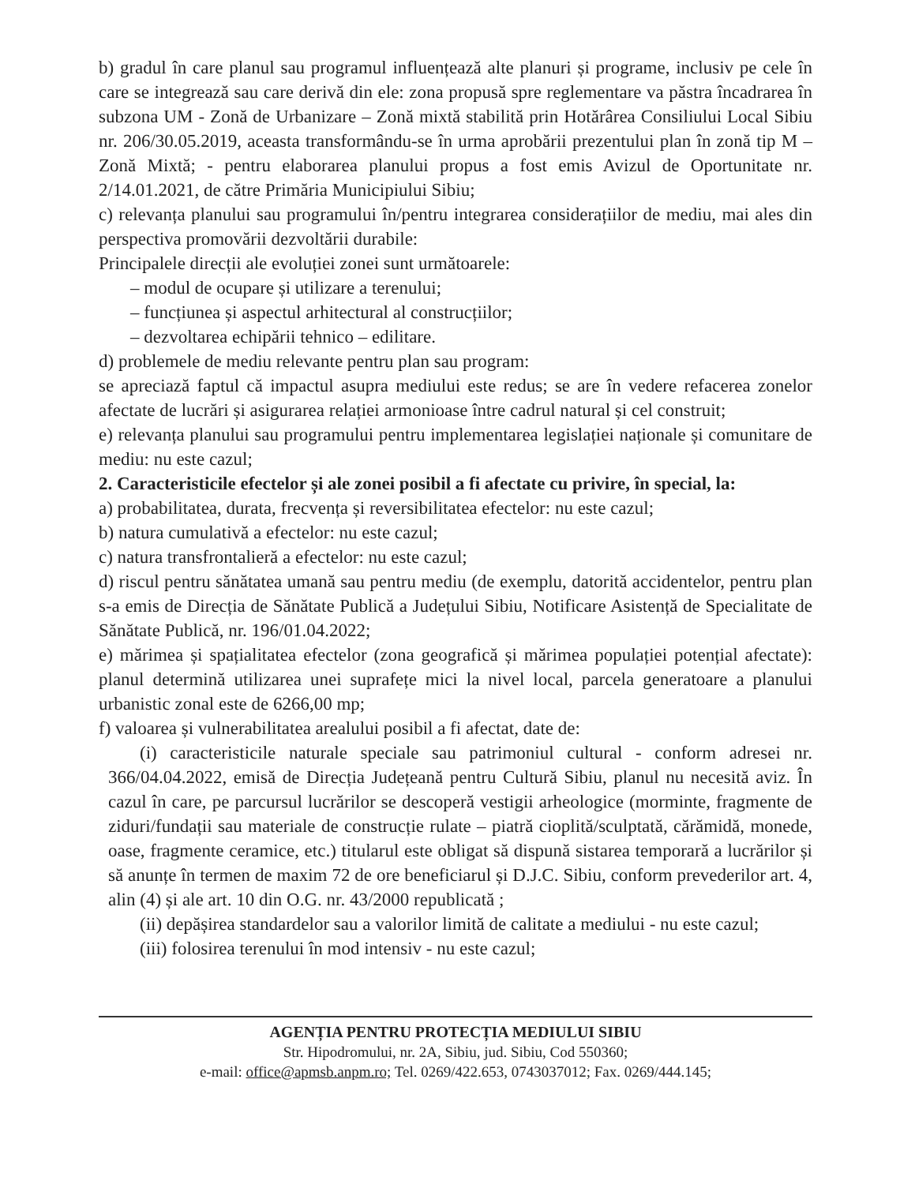b) gradul în care planul sau programul influențează alte planuri și programe, inclusiv pe cele în care se integrează sau care derivă din ele: zona propusă spre reglementare va păstra încadrarea în subzona UM - Zonă de Urbanizare – Zonă mixtă stabilită prin Hotărârea Consiliului Local Sibiu nr. 206/30.05.2019, aceasta transformându-se în urma aprobării prezentului plan în zonă tip M – Zonă Mixtă; - pentru elaborarea planului propus a fost emis Avizul de Oportunitate nr. 2/14.01.2021, de către Primăria Municipiului Sibiu;
c) relevanța planului sau programului în/pentru integrarea considerațiilor de mediu, mai ales din perspectiva promovării dezvoltării durabile:
Principalele direcții ale evoluției zonei sunt următoarele:
– modul de ocupare și utilizare a terenului;
– funcțiunea și aspectul arhitectural al construcțiilor;
– dezvoltarea echipării tehnico – edilitare.
d) problemele de mediu relevante pentru plan sau program:
se apreciază faptul că impactul asupra mediului este redus; se are în vedere refacerea zonelor afectate de lucrări și asigurarea relației armonioase între cadrul natural și cel construit;
e) relevanța planului sau programului pentru implementarea legislației naționale și comunitare de mediu: nu este cazul;
2. Caracteristicile efectelor și ale zonei posibil a fi afectate cu privire, în special, la:
a) probabilitatea, durata, frecvența și reversibilitatea efectelor: nu este cazul;
b) natura cumulativă a efectelor: nu este cazul;
c) natura transfrontalieră a efectelor: nu este cazul;
d) riscul pentru sănătatea umană sau pentru mediu (de exemplu, datorită accidentelor, pentru plan s-a emis de Direcția de Sănătate Publică a Județului Sibiu, Notificare Asistență de Specialitate de Sănătate Publică, nr. 196/01.04.2022;
e) mărimea și spațialitatea efectelor (zona geografică și mărimea populației potențial afectate): planul determină utilizarea unei suprafețe mici la nivel local, parcela generatoare a planului urbanistic zonal este de 6266,00 mp;
f) valoarea și vulnerabilitatea arealului posibil a fi afectat, date de:
(i) caracteristicile naturale speciale sau patrimoniul cultural - conform adresei nr. 366/04.04.2022, emisă de Direcția Județeană pentru Cultură Sibiu, planul nu necesită aviz. În cazul în care, pe parcursul lucrărilor se descoperă vestigii arheologice (morminte, fragmente de ziduri/fundații sau materiale de construcție rulate – piatră cioplită/sculptată, cărămidă, monede, oase, fragmente ceramice, etc.) titularul este obligat să dispună sistarea temporară a lucrărilor și să anunțe în termen de maxim 72 de ore beneficiarul și D.J.C. Sibiu, conform prevederilor art. 4, alin (4) și ale art. 10 din O.G. nr. 43/2000 republicată ;
(ii) depășirea standardelor sau a valorilor limită de calitate a mediului - nu este cazul;
(iii) folosirea terenului în mod intensiv - nu este cazul;
AGENȚIA PENTRU PROTECȚIA MEDIULUI SIBIU
Str. Hipodromului, nr. 2A, Sibiu, jud. Sibiu, Cod 550360;
e-mail: office@apmsb.anpm.ro; Tel. 0269/422.653, 0743037012; Fax. 0269/444.145;